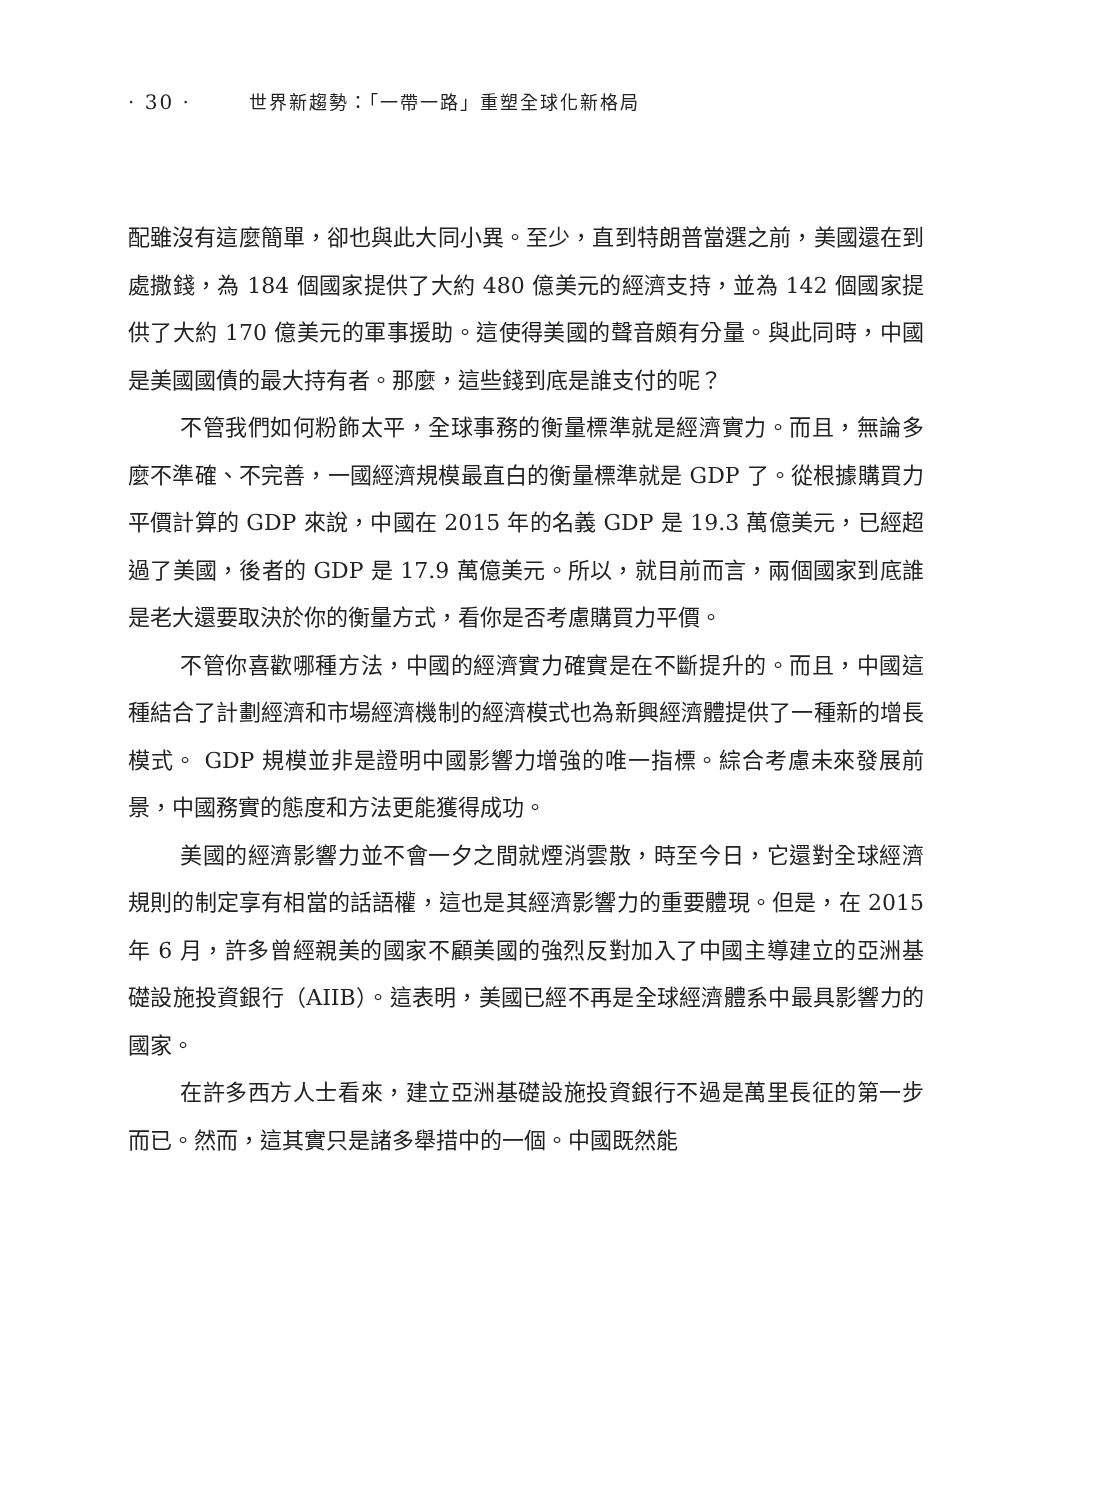· 30 · 世界新趨勢：「一帶一路」重塑全球化新格局
配雖沒有這麼簡單，卻也與此大同小異。至少，直到特朗普當選之前，美國還在到處撒錢，為 184 個國家提供了大約 480 億美元的經濟支持，並為 142 個國家提供了大約 170 億美元的軍事援助。這使得美國的聲音頗有分量。與此同時，中國是美國國債的最大持有者。那麼，這些錢到底是誰支付的呢？
不管我們如何粉飾太平，全球事務的衡量標準就是經濟實力。而且，無論多麼不準確、不完善，一國經濟規模最直白的衡量標準就是 GDP 了。從根據購買力平價計算的 GDP 來說，中國在 2015 年的名義 GDP 是 19.3 萬億美元，已經超過了美國，後者的 GDP 是 17.9 萬億美元。所以，就目前而言，兩個國家到底誰是老大還要取決於你的衡量方式，看你是否考慮購買力平價。
不管你喜歡哪種方法，中國的經濟實力確實是在不斷提升的。而且，中國這種結合了計劃經濟和市場經濟機制的經濟模式也為新興經濟體提供了一種新的增長模式。 GDP 規模並非是證明中國影響力增強的唯一指標。綜合考慮未來發展前景，中國務實的態度和方法更能獲得成功。
美國的經濟影響力並不會一夕之間就煙消雲散，時至今日，它還對全球經濟規則的制定享有相當的話語權，這也是其經濟影響力的重要體現。但是，在 2015 年 6 月，許多曾經親美的國家不顧美國的強烈反對加入了中國主導建立的亞洲基礎設施投資銀行（AIIB）。這表明，美國已經不再是全球經濟體系中最具影響力的國家。
在許多西方人士看來，建立亞洲基礎設施投資銀行不過是萬里長征的第一步而已。然而，這其實只是諸多舉措中的一個。中國既然能